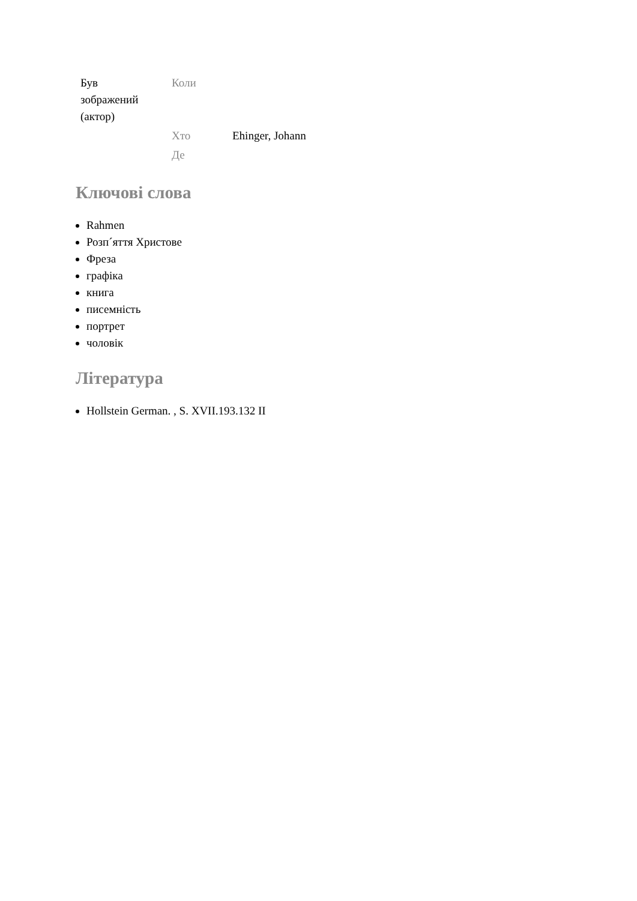| Був зображений (актор) | Коли | |
| | Хто | Ehinger, Johann |
| | Де | |
Ключові слова
Rahmen
Розп´яття Христове
Фреза
графіка
книга
писемність
портрет
чоловік
Література
Hollstein German. , S. XVII.193.132 II